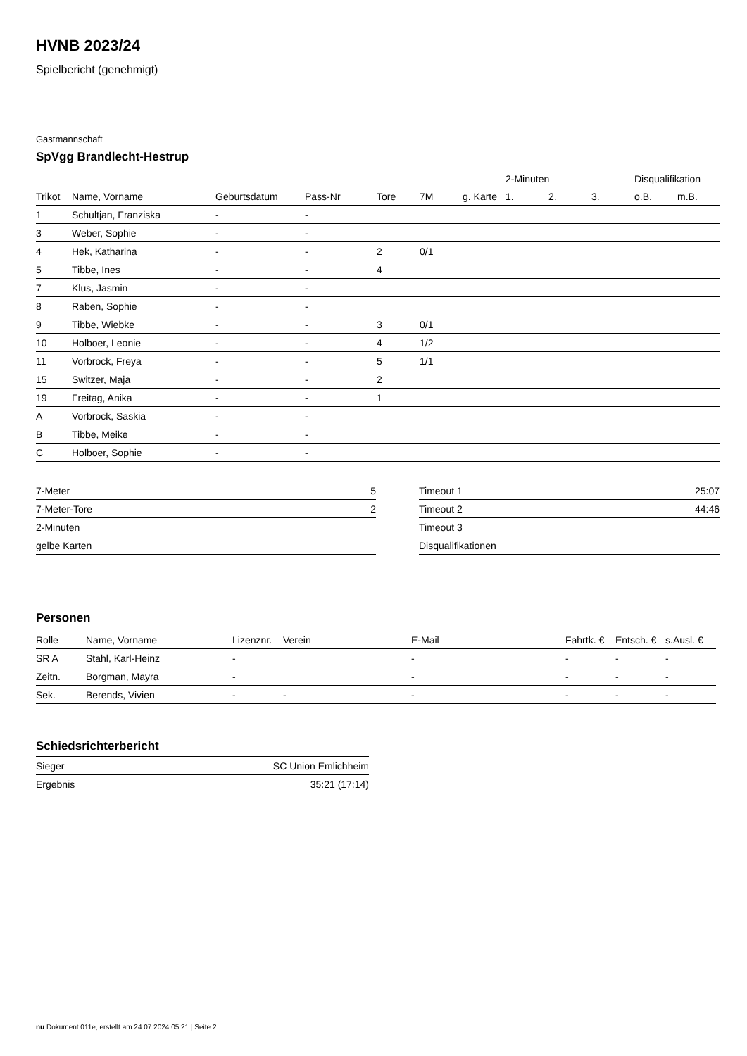HVNB 2023/24
Spielbericht (genehmigt)
Gastmannschaft
SpVgg Brandlecht-Hestrup
| | | | | | | | 2-Minuten | | | Disqualifikation | |
| --- | --- | --- | --- | --- | --- | --- | --- | --- | --- | --- | --- |
| Trikot | Name, Vorname | Geburtsdatum | Pass-Nr | Tore | 7M | g. Karte | 1. | 2. | 3. | o.B. | m.B. |
| 1 | Schultjan, Franziska | - | - | | | | | | | | |
| 3 | Weber, Sophie | - | - | | | | | | | | |
| 4 | Hek, Katharina | - | - | 2 | 0/1 | | | | | | |
| 5 | Tibbe, Ines | - | - | 4 | | | | | | | |
| 7 | Klus, Jasmin | - | - | | | | | | | | |
| 8 | Raben, Sophie | - | - | | | | | | | | |
| 9 | Tibbe, Wiebke | - | - | 3 | 0/1 | | | | | | |
| 10 | Holboer, Leonie | - | - | 4 | 1/2 | | | | | | |
| 11 | Vorbrock, Freya | - | - | 5 | 1/1 | | | | | | |
| 15 | Switzer, Maja | - | - | 2 | | | | | | | |
| 19 | Freitag, Anika | - | - | 1 | | | | | | | |
| A | Vorbrock, Saskia | - | - | | | | | | | | |
| B | Tibbe, Meike | - | - | | | | | | | | |
| C | Holboer, Sophie | - | - | | | | | | | | |
| 7-Meter | 5 |
| 7-Meter-Tore | 2 |
| 2-Minuten | |
| gelbe Karten | |
| Timeout 1 | 25:07 |
| Timeout 2 | 44:46 |
| Timeout 3 | |
| Disqualifikationen | |
Personen
| Rolle | Name, Vorname | Lizenznr. | Verein | E-Mail | Fahrtk. € | Entsch. € | s.Ausl. € |
| --- | --- | --- | --- | --- | --- | --- | --- |
| SR A | Stahl, Karl-Heinz | - | | - | - | - | - |
| Zeitn. | Borgman, Mayra | - | | - | - | - | - |
| Sek. | Berends, Vivien | - | - | - | - | - | - |
Schiedsrichterbericht
| Sieger | SC Union Emlichheim |
| Ergebnis | 35:21 (17:14) |
nu.Dokument 011e, erstellt am 24.07.2024 05:21 | Seite 2